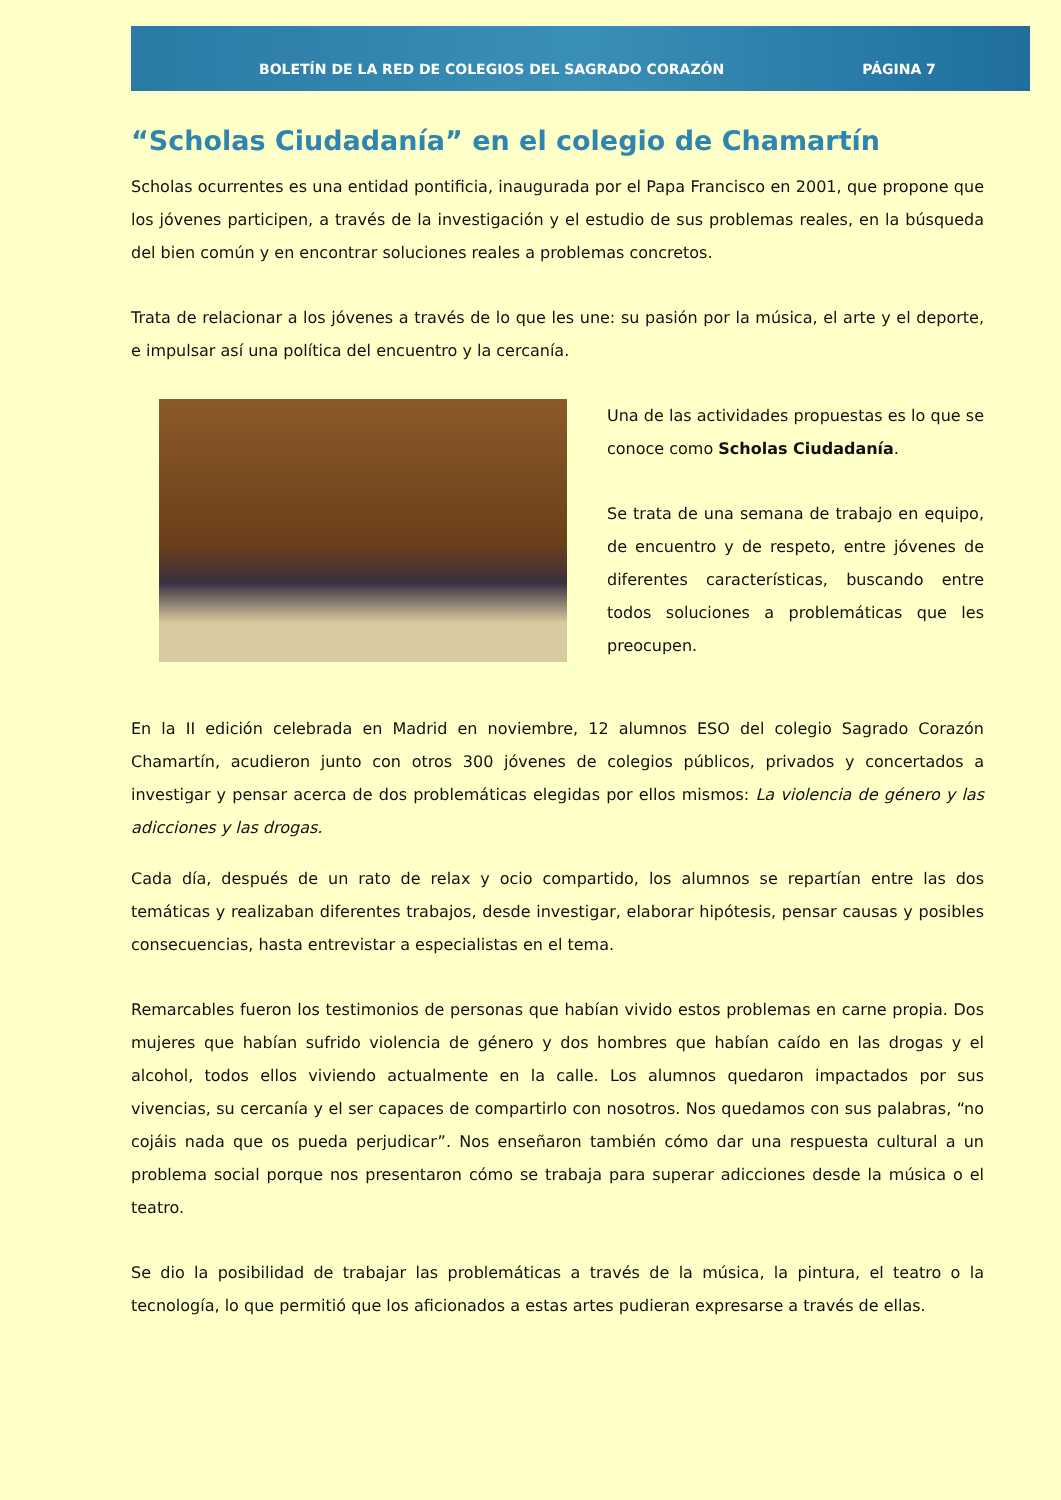BOLETÍN DE LA RED DE COLEGIOS DEL SAGRADO CORAZÓN PÁGINA 7
“Scholas Ciudadanía” en el colegio de Chamartín
Scholas ocurrentes es una entidad pontificia, inaugurada por el Papa Francisco en 2001, que propone que los jóvenes participen, a través de la investigación y el estudio de sus problemas reales, en la búsqueda del bien común y en encontrar soluciones reales a problemas concretos.
Trata de relacionar a los jóvenes a través de lo que les une: su pasión por la música, el arte y el deporte, e impulsar así una política del encuentro y la cercanía.
Una de las actividades propuestas es lo que se conoce como Scholas Ciudadanía.
Se trata de una semana de trabajo en equipo, de encuentro y de respeto, entre jóvenes de diferentes características, buscando entre todos soluciones a problemáticas que les preocupen.
En la II edición celebrada en Madrid en noviembre, 12 alumnos ESO del colegio Sagrado Corazón Chamartín, acudieron junto con otros 300 jóvenes de colegios públicos, privados y concertados a investigar y pensar acerca de dos problemáticas elegidas por ellos mismos: La violencia de género y las adicciones y las drogas.
Cada día, después de un rato de relax y ocio compartido, los alumnos se repartían entre las dos temáticas y realizaban diferentes trabajos, desde investigar, elaborar hipótesis, pensar causas y posibles consecuencias, hasta entrevistar a especialistas en el tema.
Remarcables fueron los testimonios de personas que habían vivido estos problemas en carne propia. Dos mujeres que habían sufrido violencia de género y dos hombres que habían caído en las drogas y el alcohol, todos ellos viviendo actualmente en la calle. Los alumnos quedaron impactados por sus vivencias, su cercanía y el ser capaces de compartirlo con nosotros. Nos quedamos con sus palabras, “no cojáis nada que os pueda perjudicar”. Nos enseñaron también cómo dar una respuesta cultural a un problema social porque nos presentaron cómo se trabaja para superar adicciones desde la música o el teatro.
Se dio la posibilidad de trabajar las problemáticas a través de la música, la pintura, el teatro o la tecnología, lo que permitió que los aficionados a estas artes pudieran expresarse a través de ellas.